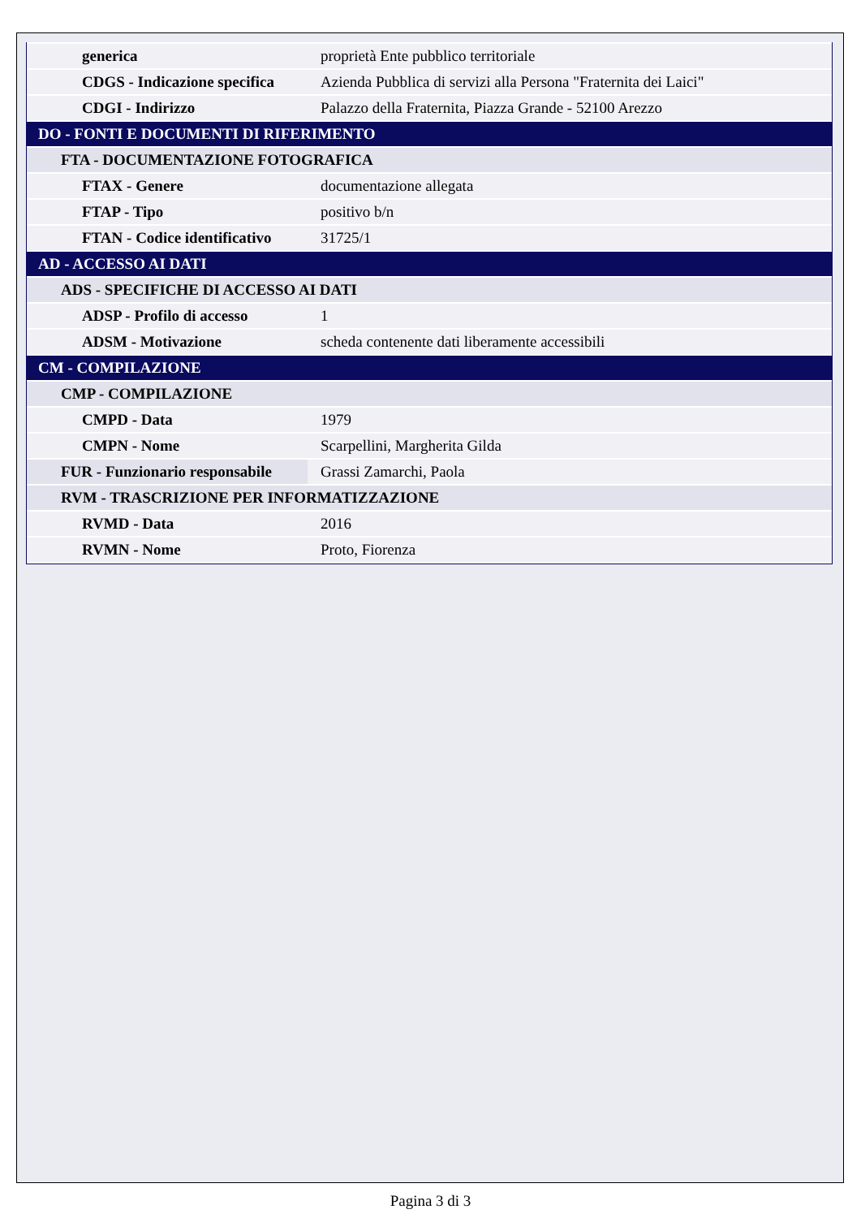| generica | proprietà Ente pubblico territoriale |
| CDGS - Indicazione specifica | Azienda Pubblica di servizi alla Persona "Fraternita dei Laici" |
| CDGI - Indirizzo | Palazzo della Fraternita, Piazza Grande - 52100 Arezzo |
| DO - FONTI E DOCUMENTI DI RIFERIMENTO | |
| FTA - DOCUMENTAZIONE FOTOGRAFICA | |
| FTAX - Genere | documentazione allegata |
| FTAP - Tipo | positivo b/n |
| FTAN - Codice identificativo | 31725/1 |
| AD - ACCESSO AI DATI | |
| ADS - SPECIFICHE DI ACCESSO AI DATI | |
| ADSP - Profilo di accesso | 1 |
| ADSM - Motivazione | scheda contenente dati liberamente accessibili |
| CM - COMPILAZIONE | |
| CMP - COMPILAZIONE | |
| CMPD - Data | 1979 |
| CMPN - Nome | Scarpellini, Margherita Gilda |
| FUR - Funzionario responsabile | Grassi Zamarchi, Paola |
| RVM - TRASCRIZIONE PER INFORMATIZZAZIONE | |
| RVMD - Data | 2016 |
| RVMN - Nome | Proto, Fiorenza |
Pagina 3 di 3